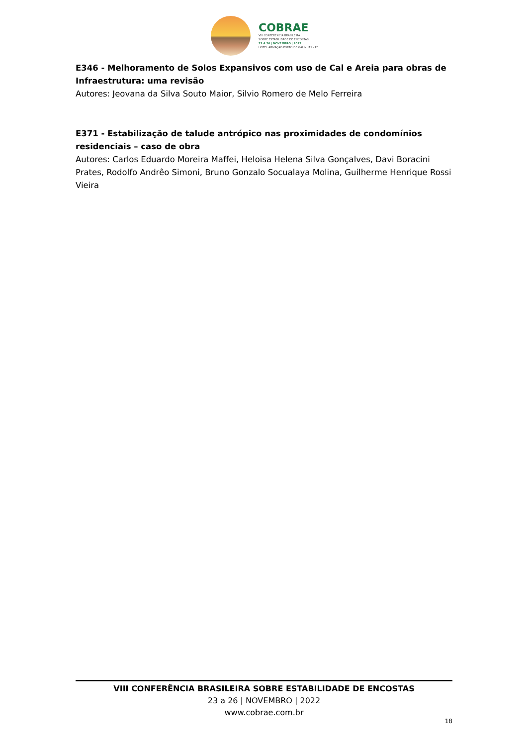COBRAE
VIII CONFERÊNCIA BRASILEIRA
SOBRE ESTABILIDADE DE ENCOSTAS
23 A 26 | NOVEMBRO | 2022
HOTEL ARMAÇÃO PORTO DE GALINHAS - PE
E346 - Melhoramento de Solos Expansivos com uso de Cal e Areia para obras de Infraestrutura: uma revisão
Autores: Jeovana da Silva Souto Maior, Silvio Romero de Melo Ferreira
E371 - Estabilização de talude antrópico nas proximidades de condomínios residenciais – caso de obra
Autores: Carlos Eduardo Moreira Maffei, Heloisa Helena Silva Gonçalves, Davi Boracini Prates, Rodolfo Andrêo Simoni, Bruno Gonzalo Socualaya Molina, Guilherme Henrique Rossi Vieira
VIII CONFERÊNCIA BRASILEIRA SOBRE ESTABILIDADE DE ENCOSTAS
23 a 26 | NOVEMBRO | 2022
www.cobrae.com.br
18